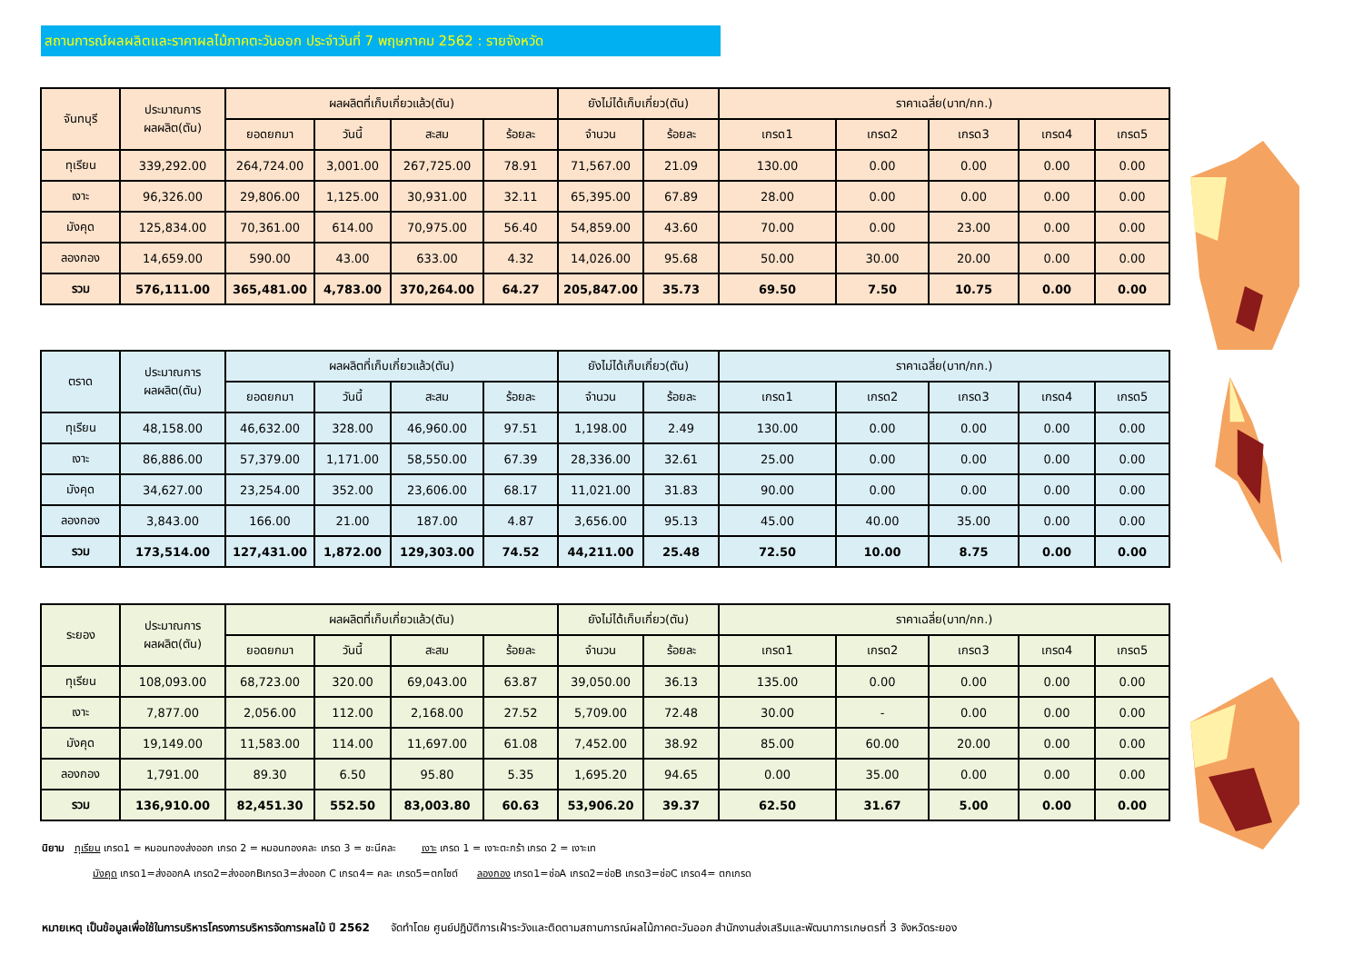สถานการณ์ผลผลิตและราคาผลไม้ภาคตะวันออก ประจำวันที่ 7 พฤษภาคม 2562 : รายจังหวัด
| จันทบุรี | ประมาณการ ผลผลิต(ตัน) | ผลผลิตที่เก็บเกี่ยวแล้ว(ตัน) | | | | ยังไม่ได้เก็บเกี่ยว(ตัน) | | ราคาเฉลี่ย(บาท/กก.) | | | | |
| --- | --- | --- | --- | --- | --- | --- | --- | --- | --- | --- | --- | --- |
| | | ยอดยกมา | วันนี้ | สะสม | ร้อยละ | จำนวน | ร้อยละ | เกรด1 | เกรด2 | เกรด3 | เกรด4 | เกรด5 |
| ทุเรียน | 339,292.00 | 264,724.00 | 3,001.00 | 267,725.00 | 78.91 | 71,567.00 | 21.09 | 130.00 | 0.00 | 0.00 | 0.00 | 0.00 |
| เงาะ | 96,326.00 | 29,806.00 | 1,125.00 | 30,931.00 | 32.11 | 65,395.00 | 67.89 | 28.00 | 0.00 | 0.00 | 0.00 | 0.00 |
| มังคุด | 125,834.00 | 70,361.00 | 614.00 | 70,975.00 | 56.40 | 54,859.00 | 43.60 | 70.00 | 0.00 | 23.00 | 0.00 | 0.00 |
| ลองกอง | 14,659.00 | 590.00 | 43.00 | 633.00 | 4.32 | 14,026.00 | 95.68 | 50.00 | 30.00 | 20.00 | 0.00 | 0.00 |
| รวม | 576,111.00 | 365,481.00 | 4,783.00 | 370,264.00 | 64.27 | 205,847.00 | 35.73 | 69.50 | 7.50 | 10.75 | 0.00 | 0.00 |
| ตราด | ประมาณการ ผลผลิต(ตัน) | ผลผลิตที่เก็บเกี่ยวแล้ว(ตัน) | | | | ยังไม่ได้เก็บเกี่ยว(ตัน) | | ราคาเฉลี่ย(บาท/กก.) | | | | |
| --- | --- | --- | --- | --- | --- | --- | --- | --- | --- | --- | --- | --- |
| | | ยอดยกมา | วันนี้ | สะสม | ร้อยละ | จำนวน | ร้อยละ | เกรด1 | เกรด2 | เกรด3 | เกรด4 | เกรด5 |
| ทุเรียน | 48,158.00 | 46,632.00 | 328.00 | 46,960.00 | 97.51 | 1,198.00 | 2.49 | 130.00 | 0.00 | 0.00 | 0.00 | 0.00 |
| เงาะ | 86,886.00 | 57,379.00 | 1,171.00 | 58,550.00 | 67.39 | 28,336.00 | 32.61 | 25.00 | 0.00 | 0.00 | 0.00 | 0.00 |
| มังคุด | 34,627.00 | 23,254.00 | 352.00 | 23,606.00 | 68.17 | 11,021.00 | 31.83 | 90.00 | 0.00 | 0.00 | 0.00 | 0.00 |
| ลองกอง | 3,843.00 | 166.00 | 21.00 | 187.00 | 4.87 | 3,656.00 | 95.13 | 45.00 | 40.00 | 35.00 | 0.00 | 0.00 |
| รวม | 173,514.00 | 127,431.00 | 1,872.00 | 129,303.00 | 74.52 | 44,211.00 | 25.48 | 72.50 | 10.00 | 8.75 | 0.00 | 0.00 |
| ระยอง | ประมาณการ ผลผลิต(ตัน) | ผลผลิตที่เก็บเกี่ยวแล้ว(ตัน) | | | | ยังไม่ได้เก็บเกี่ยว(ตัน) | | ราคาเฉลี่ย(บาท/กก.) | | | | |
| --- | --- | --- | --- | --- | --- | --- | --- | --- | --- | --- | --- | --- |
| | | ยอดยกมา | วันนี้ | สะสม | ร้อยละ | จำนวน | ร้อยละ | เกรด1 | เกรด2 | เกรด3 | เกรด4 | เกรด5 |
| ทุเรียน | 108,093.00 | 68,723.00 | 320.00 | 69,043.00 | 63.87 | 39,050.00 | 36.13 | 135.00 | 0.00 | 0.00 | 0.00 | 0.00 |
| เงาะ | 7,877.00 | 2,056.00 | 112.00 | 2,168.00 | 27.52 | 5,709.00 | 72.48 | 30.00 | - | 0.00 | 0.00 | 0.00 |
| มังคุด | 19,149.00 | 11,583.00 | 114.00 | 11,697.00 | 61.08 | 7,452.00 | 38.92 | 85.00 | 60.00 | 20.00 | 0.00 | 0.00 |
| ลองกอง | 1,791.00 | 89.30 | 6.50 | 95.80 | 5.35 | 1,695.20 | 94.65 | 0.00 | 35.00 | 0.00 | 0.00 | 0.00 |
| รวม | 136,910.00 | 82,451.30 | 552.50 | 83,003.80 | 60.63 | 53,906.20 | 39.37 | 62.50 | 31.67 | 5.00 | 0.00 | 0.00 |
นิยาม ทุเรียน เกรด1 = หมอนทองส่งออก เกรด 2 = หมอนทองคละ เกรด 3 = ชะนีคละ เงาะ เกรด 1 = เงาะตะกร้า เกรด 2 = เงาะเท
มังคุด เกรด1=ส่งออกA เกรด2=ส่งออกBเกรด3=ส่งออก C เกรด4= คละ เกรด5=ตกไซต์ ลองกอง เกรด1=ช่อA เกรด2=ช่อB เกรด3=ช่อC เกรด4= ตกเกรด
หมายเหตุ เป็นข้อมูลเพื่อใช้ในการบริหารโครงการบริหารจัดการผลไม้ ปี 2562 จัดทำโดย ศูนย์ปฏิบัติการเฝ้าระวังและติดตามสถานการณ์ผลไม้ภาคตะวันออก สำนักงานส่งเสริมและพัฒนาการเกษตรที่ 3 จังหวัดระยอง